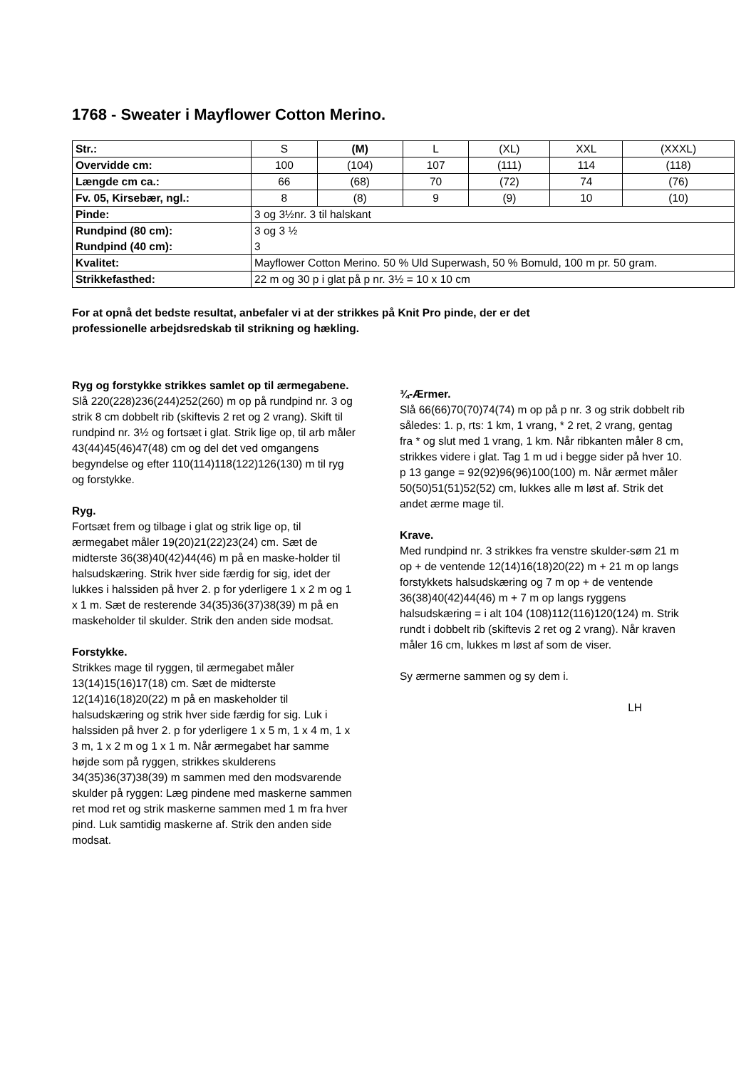1768 - Sweater i Mayflower Cotton Merino.
| Str.: | S | (M) | L | (XL) | XXL | (XXXL) |
| Overvidde cm: | 100 | (104) | 107 | (111) | 114 | (118) |
| Længde cm ca.: | 66 | (68) | 70 | (72) | 74 | (76) |
| Fv. 05, Kirsebær, ngl.: | 8 | (8) | 9 | (9) | 10 | (10) |
| Pinde: | 3 og 3½nr. 3 til halskant | | | | | |
| Rundpind (80 cm): Rundpind (40 cm): | 3 og 3 ½ 3 | | | | | |
| Kvalitet: | Mayflower Cotton Merino. 50 % Uld Superwash, 50 % Bomuld, 100 m pr. 50 gram. | | | | | |
| Strikkefasthed: | 22 m og 30 p i glat på p nr. 3½ = 10 x 10 cm | | | | | |
For at opnå det bedste resultat, anbefaler vi at der strikkes på Knit Pro pinde, der er det
professionelle arbejdsredskab til strikning og hækling.
Ryg og forstykke strikkes samlet op til ærmegabene.
Slå 220(228)236(244)252(260) m op på rundpind nr. 3 og strik 8 cm dobbelt rib (skiftevis 2 ret og 2 vrang). Skift til rundpind nr. 3½ og fortsæt i glat. Strik lige op, til arb måler 43(44)45(46)47(48) cm og del det ved omgangens begyndelse og efter 110(114)118(122)126(130) m til ryg og forstykke.
Ryg.
Fortsæt frem og tilbage i glat og strik lige op, til ærmegabet måler 19(20)21(22)23(24) cm. Sæt de midterste 36(38)40(42)44(46) m på en maske-holder til halsudskæring. Strik hver side færdig for sig, idet der lukkes i halssiden på hver 2. p for yderligere 1 x 2 m og 1 x 1 m. Sæt de resterende 34(35)36(37)38(39) m på en maskeholder til skulder. Strik den anden side modsat.
Forstykke.
Strikkes mage til ryggen, til ærmegabet måler 13(14)15(16)17(18) cm. Sæt de midterste 12(14)16(18)20(22) m på en maskeholder til halsudskæring og strik hver side færdig for sig. Luk i halssiden på hver 2. p for yderligere 1 x 5 m, 1 x 4 m, 1 x 3 m, 1 x 2 m og 1 x 1 m. Når ærmegabet har samme højde som på ryggen, strikkes skulderens 34(35)36(37)38(39) m sammen med den modsvarende skulder på ryggen: Læg pindene med maskerne sammen ret mod ret og strik maskerne sammen med 1 m fra hver pind. Luk samtidig maskerne af. Strik den anden side modsat.
¾-Ærmer.
Slå 66(66)70(70)74(74) m op på p nr. 3 og strik dobbelt rib således: 1. p, rts: 1 km, 1 vrang, * 2 ret, 2 vrang, gentag fra * og slut med 1 vrang, 1 km. Når ribkanten måler 8 cm, strikkes videre i glat. Tag 1 m ud i begge sider på hver 10. p 13 gange = 92(92)96(96)100(100) m. Når ærmet måler 50(50)51(51)52(52) cm, lukkes alle m løst af. Strik det andet ærme mage til.
Krave.
Med rundpind nr. 3 strikkes fra venstre skulder-søm 21 m op + de ventende 12(14)16(18)20(22) m + 21 m op langs forstykkets halsudskæring og 7 m op + de ventende 36(38)40(42)44(46) m + 7 m op langs ryggens halsudskæring = i alt 104 (108)112(116)120(124) m. Strik rundt i dobbelt rib (skiftevis 2 ret og 2 vrang). Når kraven måler 16 cm, lukkes m løst af som de viser.
Sy ærmerne sammen og sy dem i.
LH